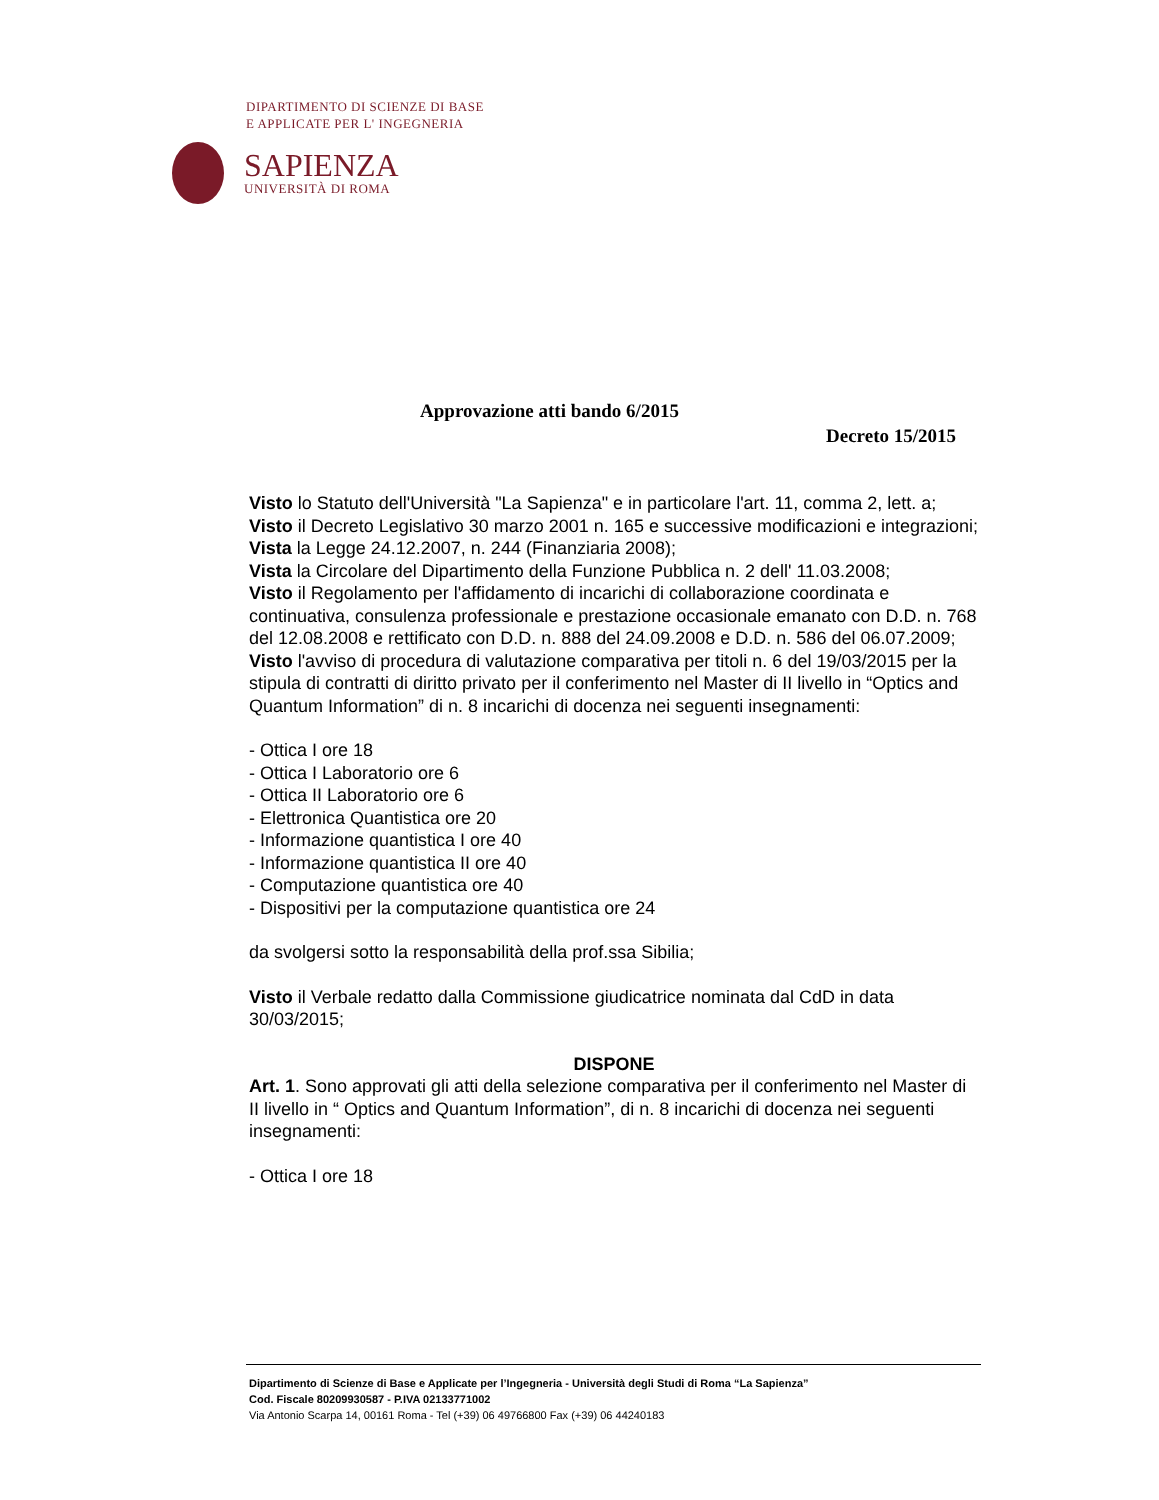DIPARTIMENTO DI SCIENZE DI BASE
E APPLICATE PER L' INGEGNERIA
SAPIENZA
UNIVERSITÀ DI ROMA
Approvazione atti bando 6/2015
Decreto 15/2015
Visto lo Statuto dell'Università "La Sapienza" e in particolare l'art. 11, comma 2, lett. a;
Visto il Decreto Legislativo 30 marzo 2001 n. 165 e successive modificazioni e integrazioni;
Vista la Legge 24.12.2007, n. 244 (Finanziaria 2008);
Vista la Circolare del Dipartimento della Funzione Pubblica n. 2 dell' 11.03.2008;
Visto il Regolamento per l'affidamento di incarichi di collaborazione coordinata e continuativa, consulenza professionale e prestazione occasionale emanato con D.D. n. 768 del 12.08.2008 e rettificato con D.D. n. 888 del 24.09.2008 e D.D. n. 586 del 06.07.2009;
Visto l'avviso di procedura di valutazione comparativa per titoli n. 6 del 19/03/2015 per la stipula di contratti di diritto privato per il conferimento nel Master di II livello in “Optics and Quantum Information” di n. 8 incarichi di docenza nei seguenti insegnamenti:
- Ottica I ore 18
- Ottica I Laboratorio ore 6
- Ottica II Laboratorio ore 6
- Elettronica Quantistica ore 20
- Informazione quantistica I ore 40
- Informazione quantistica II ore 40
- Computazione quantistica ore 40
- Dispositivi per la computazione quantistica ore 24
da svolgersi sotto la responsabilità della prof.ssa Sibilia;
Visto il Verbale redatto dalla Commissione giudicatrice nominata dal CdD in data 30/03/2015;
DISPONE
Art. 1. Sono approvati gli atti della selezione comparativa per il conferimento nel Master di II livello in “ Optics and Quantum Information”, di n. 8 incarichi di docenza nei seguenti insegnamenti:
- Ottica I ore 18
Dipartimento di Scienze di Base e Applicate per l’Ingegneria - Università degli Studi di Roma “La Sapienza”
Cod. Fiscale 80209930587 - P.IVA 02133771002
Via Antonio Scarpa 14, 00161 Roma - Tel (+39) 06 49766800 Fax (+39) 06 44240183